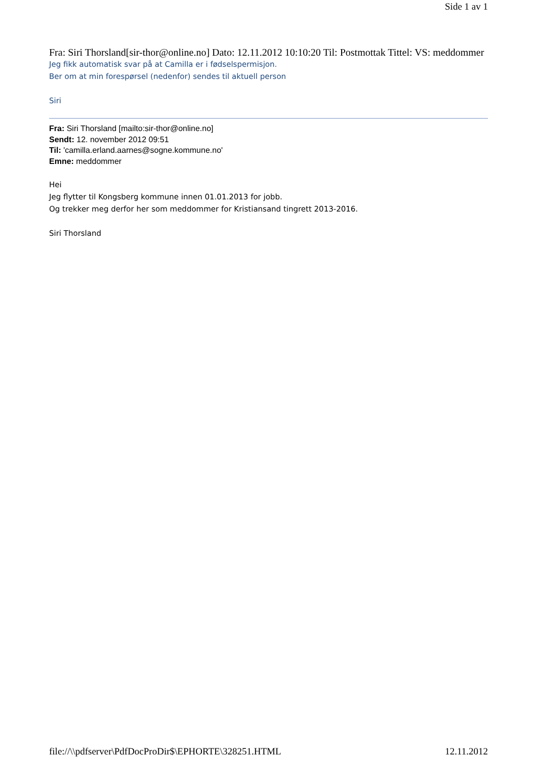Side 1 av 1
Fra: Siri Thorsland[sir-thor@online.no] Dato: 12.11.2012 10:10:20 Til: Postmottak Tittel: VS: meddommer
Jeg fikk automatisk svar på at Camilla er i fødselspermisjon.
Ber om at min forespørsel (nedenfor) sendes til aktuell person
Siri
Fra: Siri Thorsland [mailto:sir-thor@online.no]
Sendt: 12. november 2012 09:51
Til: 'camilla.erland.aarnes@sogne.kommune.no'
Emne: meddommer
Hei
Jeg flytter til Kongsberg kommune innen 01.01.2013 for jobb.
Og trekker meg derfor her som meddommer for Kristiansand tingrett 2013-2016.
Siri Thorsland
file://\\pdfserver\PdfDocProDir$\EPHORTE\328251.HTML 12.11.2012